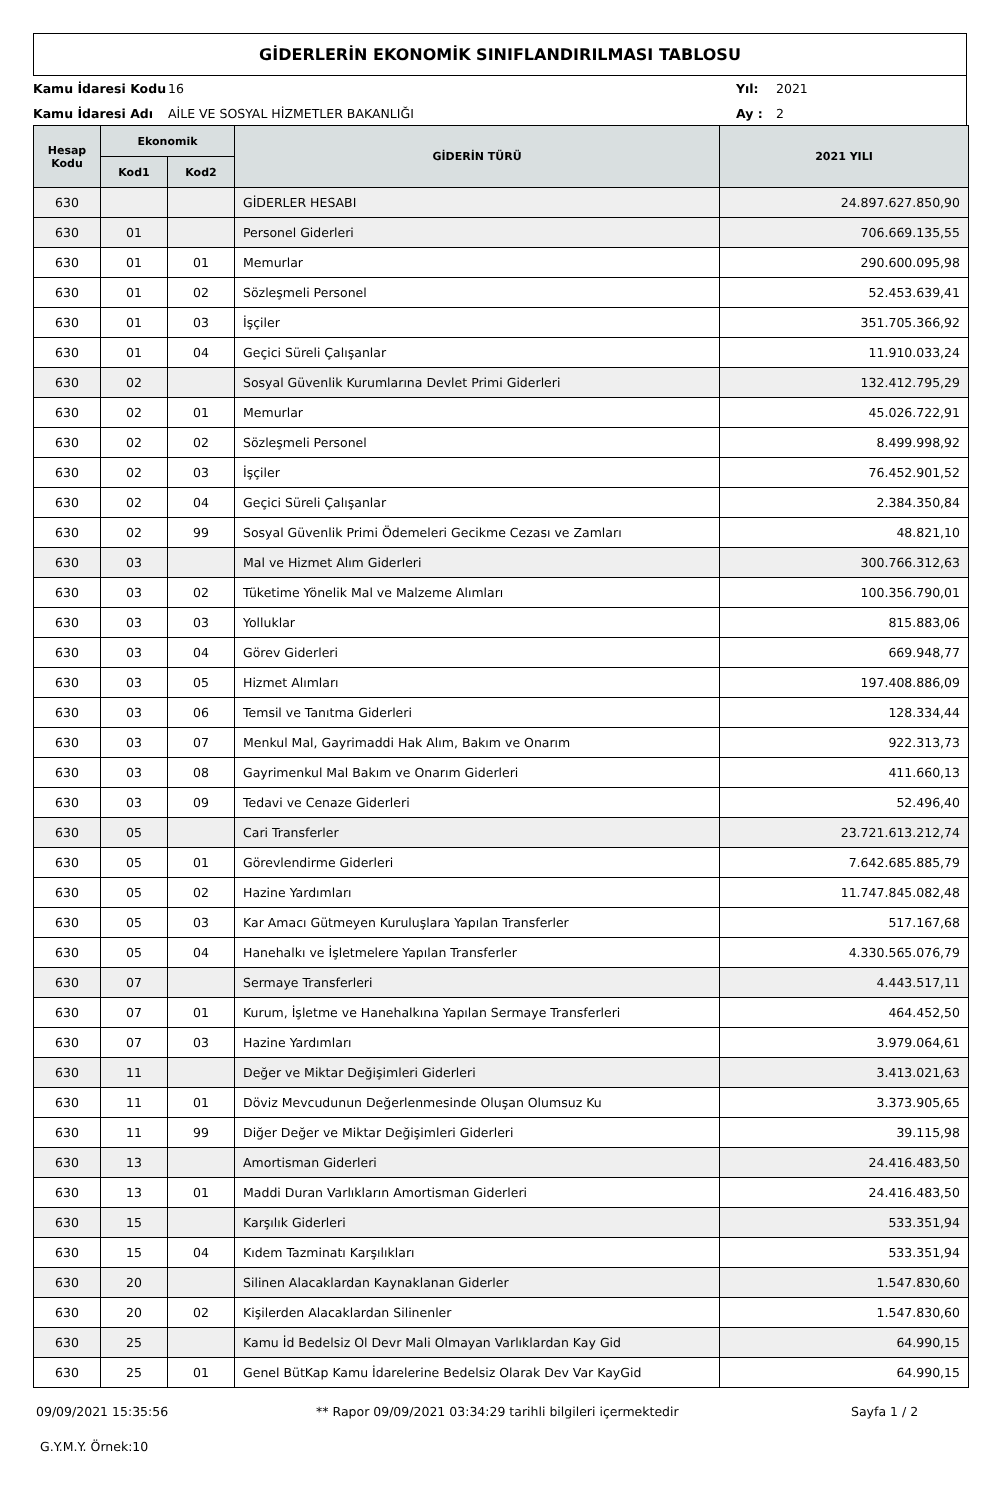GİDERLERİN EKONOMİK SINIFLANDIRILMASI TABLOSU
Kamu İdaresi Kodu 16 Yıl: 2021
Kamu İdaresi Adı AİLE VE SOSYAL HİZMETLER BAKANLIĞI Ay : 2
| Hesap Kodu | Ekonomik | | GİDERİN TÜRÜ | 2021 YILI |
| --- | --- | --- | --- | --- |
| | Kod1 | Kod2 | | |
| 630 | | | GİDERLER HESABI | 24.897.627.850,90 |
| 630 | 01 | | Personel Giderleri | 706.669.135,55 |
| 630 | 01 | 01 | Memurlar | 290.600.095,98 |
| 630 | 01 | 02 | Sözleşmeli Personel | 52.453.639,41 |
| 630 | 01 | 03 | İşçiler | 351.705.366,92 |
| 630 | 01 | 04 | Geçici Süreli Çalışanlar | 11.910.033,24 |
| 630 | 02 | | Sosyal Güvenlik Kurumlarına Devlet Primi Giderleri | 132.412.795,29 |
| 630 | 02 | 01 | Memurlar | 45.026.722,91 |
| 630 | 02 | 02 | Sözleşmeli Personel | 8.499.998,92 |
| 630 | 02 | 03 | İşçiler | 76.452.901,52 |
| 630 | 02 | 04 | Geçici Süreli Çalışanlar | 2.384.350,84 |
| 630 | 02 | 99 | Sosyal Güvenlik Primi Ödemeleri Gecikme Cezası ve Zamları | 48.821,10 |
| 630 | 03 | | Mal ve Hizmet Alım Giderleri | 300.766.312,63 |
| 630 | 03 | 02 | Tüketime Yönelik Mal ve Malzeme Alımları | 100.356.790,01 |
| 630 | 03 | 03 | Yolluklar | 815.883,06 |
| 630 | 03 | 04 | Görev Giderleri | 669.948,77 |
| 630 | 03 | 05 | Hizmet Alımları | 197.408.886,09 |
| 630 | 03 | 06 | Temsil ve Tanıtma Giderleri | 128.334,44 |
| 630 | 03 | 07 | Menkul Mal, Gayrimaddi Hak Alım, Bakım ve Onarım | 922.313,73 |
| 630 | 03 | 08 | Gayrimenkul Mal Bakım ve Onarım Giderleri | 411.660,13 |
| 630 | 03 | 09 | Tedavi ve Cenaze Giderleri | 52.496,40 |
| 630 | 05 | | Cari Transferler | 23.721.613.212,74 |
| 630 | 05 | 01 | Görevlendirme Giderleri | 7.642.685.885,79 |
| 630 | 05 | 02 | Hazine Yardımları | 11.747.845.082,48 |
| 630 | 05 | 03 | Kar Amacı Gütmeyen Kuruluşlara Yapılan Transferler | 517.167,68 |
| 630 | 05 | 04 | Hanehalkı ve İşletmelere Yapılan Transferler | 4.330.565.076,79 |
| 630 | 07 | | Sermaye Transferleri | 4.443.517,11 |
| 630 | 07 | 01 | Kurum, İşletme ve Hanehalkına Yapılan Sermaye Transferleri | 464.452,50 |
| 630 | 07 | 03 | Hazine Yardımları | 3.979.064,61 |
| 630 | 11 | | Değer ve Miktar Değişimleri Giderleri | 3.413.021,63 |
| 630 | 11 | 01 | Döviz Mevcudunun Değerlenmesinde Oluşan Olumsuz Ku | 3.373.905,65 |
| 630 | 11 | 99 | Diğer Değer ve Miktar Değişimleri Giderleri | 39.115,98 |
| 630 | 13 | | Amortisman Giderleri | 24.416.483,50 |
| 630 | 13 | 01 | Maddi Duran Varlıkların Amortisman Giderleri | 24.416.483,50 |
| 630 | 15 | | Karşılık Giderleri | 533.351,94 |
| 630 | 15 | 04 | Kıdem Tazminatı Karşılıkları | 533.351,94 |
| 630 | 20 | | Silinen Alacaklardan Kaynaklanan Giderler | 1.547.830,60 |
| 630 | 20 | 02 | Kişilerden Alacaklardan Silinenler | 1.547.830,60 |
| 630 | 25 | | Kamu İd Bedelsiz Ol Devr Mali Olmayan Varlıklardan Kay Gid | 64.990,15 |
| 630 | 25 | 01 | Genel BütKap Kamu İdarelerine Bedelsiz Olarak Dev Var KayGid | 64.990,15 |
09/09/2021 15:35:56 ** Rapor 09/09/2021 03:34:29 tarihli bilgileri içermektedir Sayfa 1 / 2
G.Y.M.Y. Örnek:10